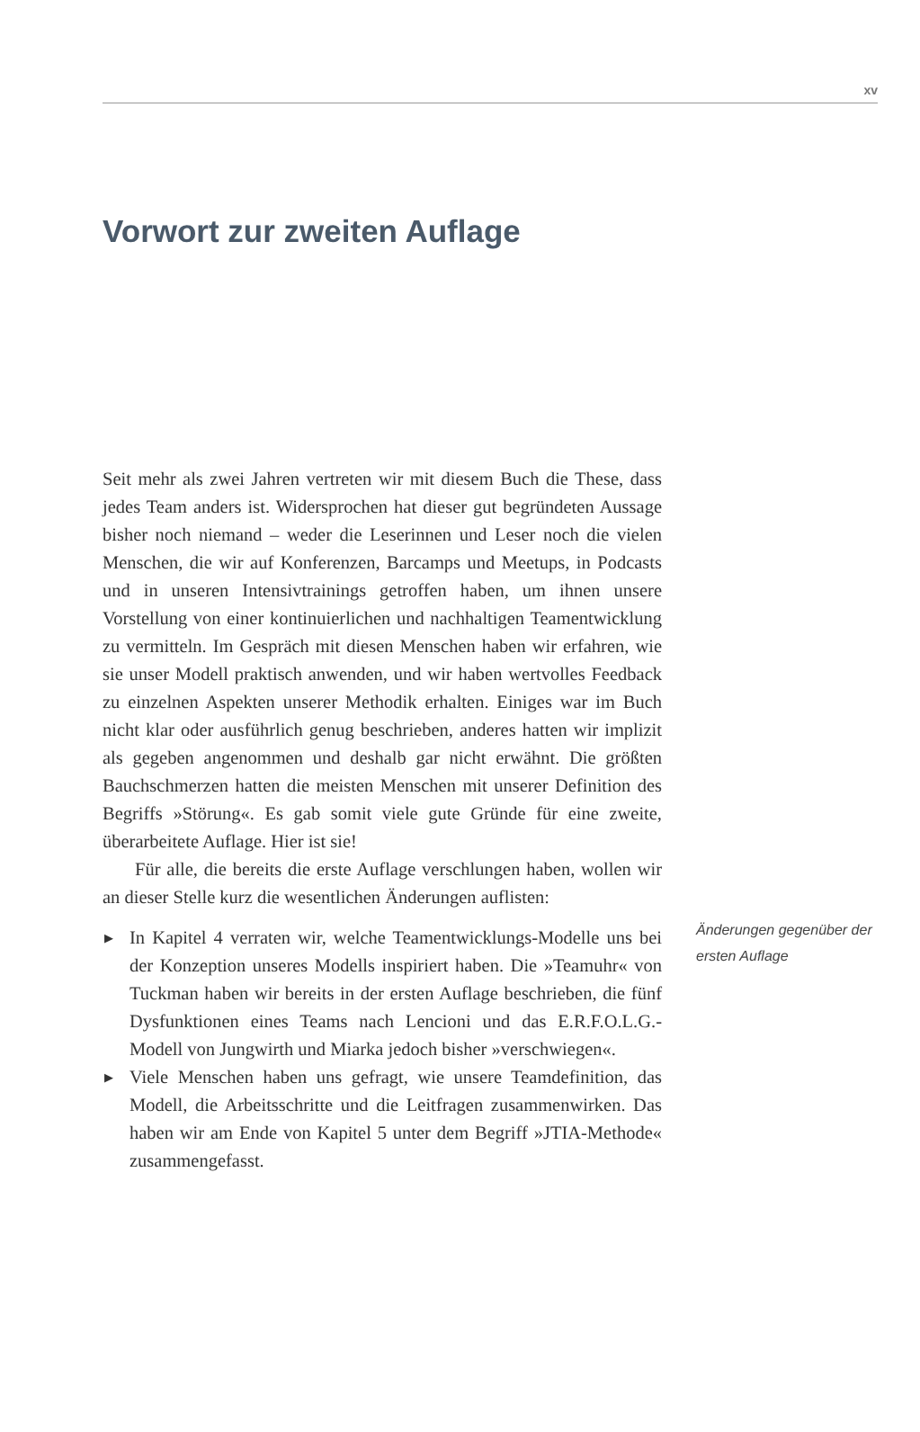xv
Vorwort zur zweiten Auflage
Seit mehr als zwei Jahren vertreten wir mit diesem Buch die These, dass jedes Team anders ist. Widersprochen hat dieser gut begründeten Aussage bisher noch niemand – weder die Leserinnen und Leser noch die vielen Menschen, die wir auf Konferenzen, Barcamps und Meetups, in Podcasts und in unseren Intensivtrainings getroffen haben, um ihnen unsere Vorstellung von einer kontinuierlichen und nachhaltigen Teamentwicklung zu vermitteln. Im Gespräch mit diesen Menschen haben wir erfahren, wie sie unser Modell praktisch anwenden, und wir haben wertvolles Feedback zu einzelnen Aspekten unserer Methodik erhalten. Einiges war im Buch nicht klar oder ausführlich genug beschrieben, anderes hatten wir implizit als gegeben angenommen und deshalb gar nicht erwähnt. Die größten Bauchschmerzen hatten die meisten Menschen mit unserer Definition des Begriffs »Störung«. Es gab somit viele gute Gründe für eine zweite, überarbeitete Auflage. Hier ist sie!
Für alle, die bereits die erste Auflage verschlungen haben, wollen wir an dieser Stelle kurz die wesentlichen Änderungen auflisten:
▶ In Kapitel 4 verraten wir, welche Teamentwicklungs-Modelle uns bei der Konzeption unseres Modells inspiriert haben. Die »Teamuhr« von Tuckman haben wir bereits in der ersten Auflage beschrieben, die fünf Dysfunktionen eines Teams nach Lencioni und das E.R.F.O.L.G.-Modell von Jungwirth und Miarka jedoch bisher »verschwiegen«.
▶ Viele Menschen haben uns gefragt, wie unsere Teamdefinition, das Modell, die Arbeitsschritte und die Leitfragen zusammenwirken. Das haben wir am Ende von Kapitel 5 unter dem Begriff »JTIA-Methode« zusammengefasst.
Änderungen gegenüber der ersten Auflage